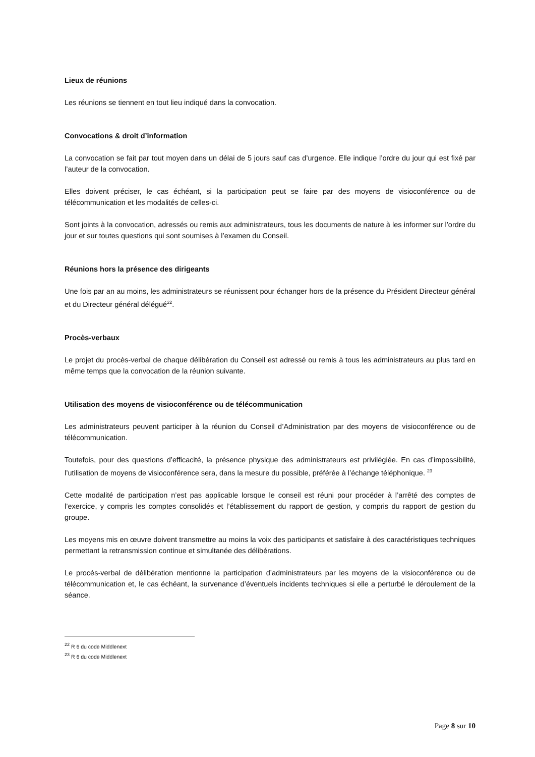Lieux de réunions
Les réunions se tiennent en tout lieu indiqué dans la convocation.
Convocations & droit d’information
La convocation se fait par tout moyen dans un délai de 5 jours sauf cas d’urgence. Elle indique l’ordre du jour qui est fixé par l’auteur de la convocation.
Elles doivent préciser, le cas échéant, si la participation peut se faire par des moyens de visioconférence ou de télécommunication et les modalités de celles-ci.
Sont joints à la convocation, adressés ou remis aux administrateurs, tous les documents de nature à les informer sur l’ordre du jour et sur toutes questions qui sont soumises à l’examen du Conseil.
Réunions hors la présence des dirigeants
Une fois par an au moins, les administrateurs se réunissent pour échanger hors de la présence du Président Directeur général et du Directeur général délégué<sup>22</sup>.
Procès-verbaux
Le projet du procès-verbal de chaque délibération du Conseil est adressé ou remis à tous les administrateurs au plus tard en même temps que la convocation de la réunion suivante.
Utilisation des moyens de visioconférence ou de télécommunication
Les administrateurs peuvent participer à la réunion du Conseil d’Administration par des moyens de visioconférence ou de télécommunication.
Toutefois, pour des questions d’efficacité, la présence physique des administrateurs est privilégiée. En cas d’impossibilité, l’utilisation de moyens de visioconférence sera, dans la mesure du possible, préférée à l’échange téléphonique. <sup>23</sup>
Cette modalité de participation n’est pas applicable lorsque le conseil est réuni pour procéder à l’arrêté des comptes de l’exercice, y compris les comptes consolidés et l’établissement du rapport de gestion, y compris du rapport de gestion du groupe.
Les moyens mis en œuvre doivent transmettre au moins la voix des participants et satisfaire à des caractéristiques techniques permettant la retransmission continue et simultanée des délibérations.
Le procès-verbal de délibération mentionne la participation d’administrateurs par les moyens de la visioconférence ou de télécommunication et, le cas échéant, la survenance d’éventuels incidents techniques si elle a perturbé le déroulement de la séance.
<sup>22</sup> R 6 du code Middlenext
<sup>23</sup> R 6 du code Middlenext
Page 8 sur 10